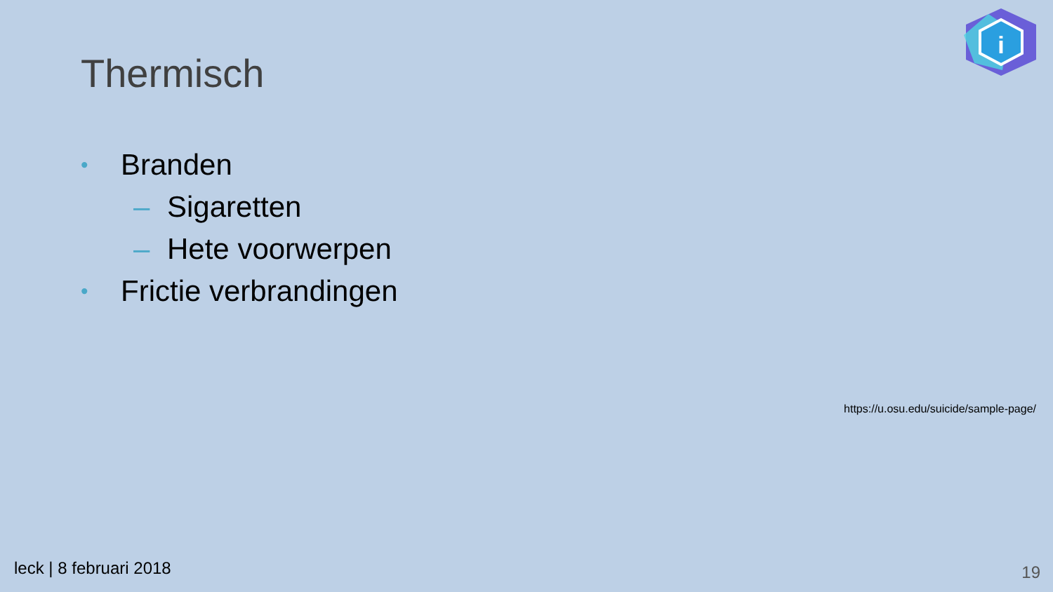i
Thermisch
• Branden
– Sigaretten
– Hete voorwerpen
• Frictie verbrandingen
https://u.osu.edu/suicide/sample-page/
leck | 8 februari 2018 19